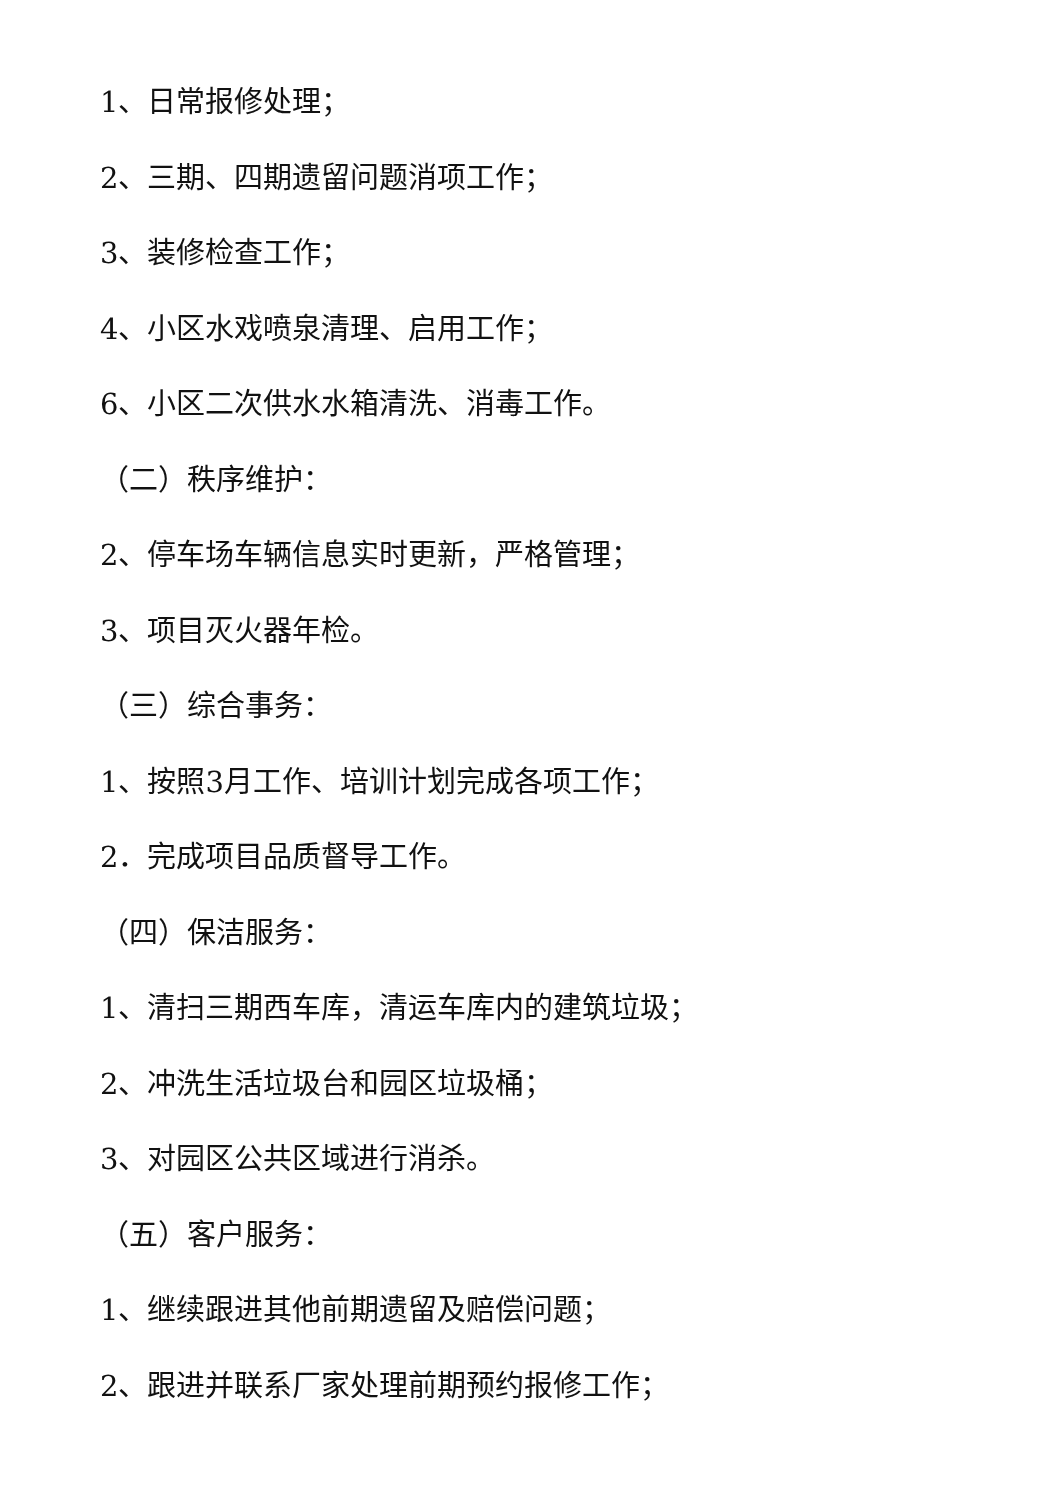1、日常报修处理；
2、三期、四期遗留问题消项工作；
3、装修检查工作；
4、小区水戏喷泉清理、启用工作；
6、小区二次供水水箱清洗、消毒工作。
（二）秩序维护：
2、停车场车辆信息实时更新，严格管理；
3、项目灭火器年检。
（三）综合事务：
1、按照3月工作、培训计划完成各项工作；
2．完成项目品质督导工作。
（四）保洁服务：
1、清扫三期西车库，清运车库内的建筑垃圾；
2、冲洗生活垃圾台和园区垃圾桶；
3、对园区公共区域进行消杀。
（五）客户服务：
1、继续跟进其他前期遗留及赔偿问题；
2、跟进并联系厂家处理前期预约报修工作；